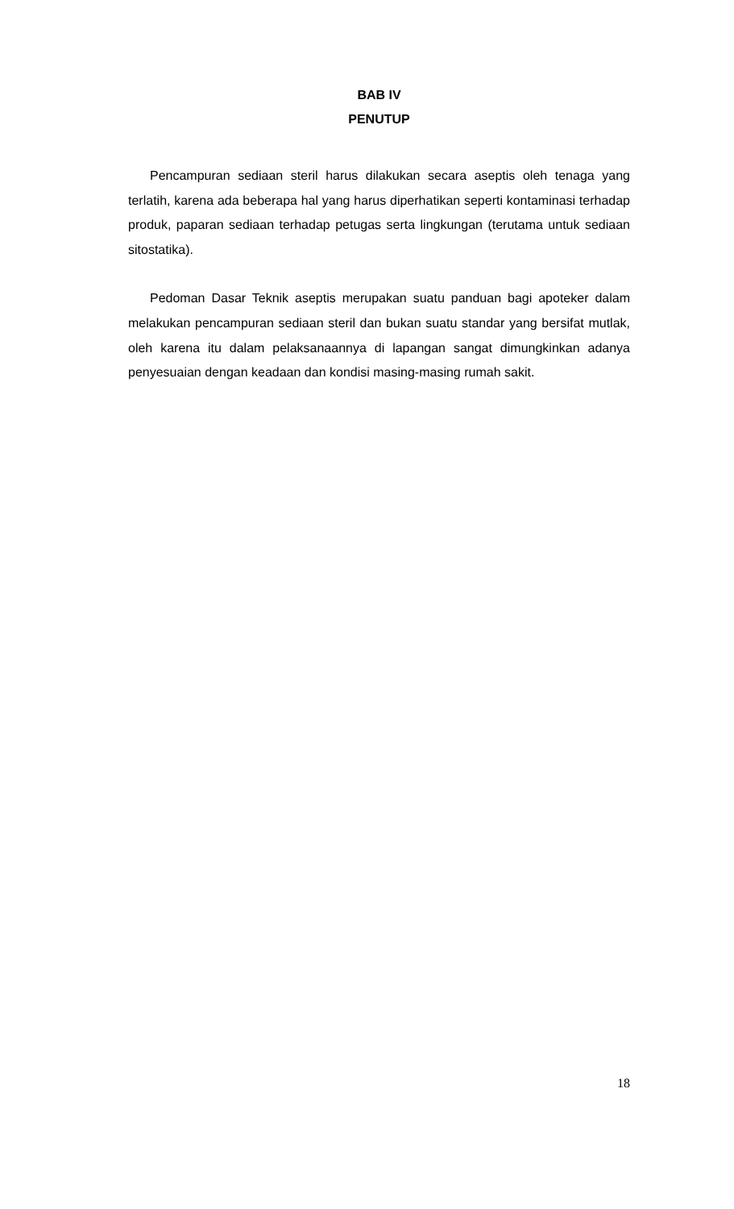BAB IV
PENUTUP
Pencampuran sediaan steril harus dilakukan secara aseptis oleh tenaga yang terlatih, karena ada beberapa hal yang harus diperhatikan seperti kontaminasi terhadap produk, paparan sediaan terhadap petugas serta lingkungan (terutama untuk sediaan sitostatika).
Pedoman Dasar Teknik aseptis merupakan suatu panduan bagi apoteker dalam melakukan pencampuran sediaan steril dan bukan suatu standar yang bersifat mutlak, oleh karena itu dalam pelaksanaannya di lapangan sangat dimungkinkan adanya penyesuaian dengan keadaan dan kondisi masing-masing rumah sakit.
18